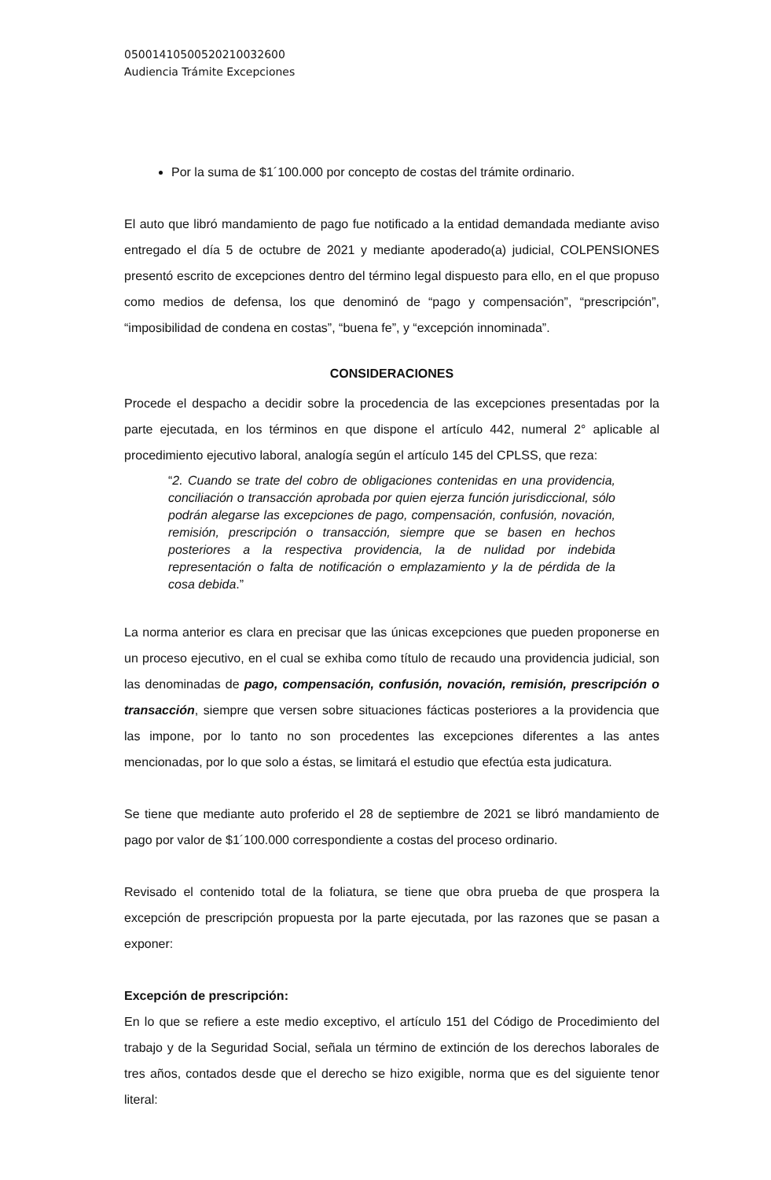05001410500520210032600
Audiencia Trámite Excepciones
Por la suma de $1´100.000 por concepto de costas del trámite ordinario.
El auto que libró mandamiento de pago fue notificado a la entidad demandada mediante aviso entregado el día 5 de octubre de 2021 y mediante apoderado(a) judicial, COLPENSIONES presentó escrito de excepciones dentro del término legal dispuesto para ello, en el que propuso como medios de defensa, los que denominó de “pago y compensación”, “prescripción”, “imposibilidad de condena en costas”, “buena fe”, y “excepción innominada”.
CONSIDERACIONES
Procede el despacho a decidir sobre la procedencia de las excepciones presentadas por la parte ejecutada, en los términos en que dispone el artículo 442, numeral 2° aplicable al procedimiento ejecutivo laboral, analogía según el artículo 145 del CPLSS, que reza:
“2. Cuando se trate del cobro de obligaciones contenidas en una providencia, conciliación o transacción aprobada por quien ejerza función jurisdiccional, sólo podrán alegarse las excepciones de pago, compensación, confusión, novación, remisión, prescripción o transacción, siempre que se basen en hechos posteriores a la respectiva providencia, la de nulidad por indebida representación o falta de notificación o emplazamiento y la de pérdida de la cosa debida.”
La norma anterior es clara en precisar que las únicas excepciones que pueden proponerse en un proceso ejecutivo, en el cual se exhiba como título de recaudo una providencia judicial, son las denominadas de pago, compensación, confusión, novación, remisión, prescripción o transacción, siempre que versen sobre situaciones fácticas posteriores a la providencia que las impone, por lo tanto no son procedentes las excepciones diferentes a las antes mencionadas, por lo que solo a éstas, se limitará el estudio que efectúa esta judicatura.
Se tiene que mediante auto proferido el 28 de septiembre de 2021 se libró mandamiento de pago por valor de $1´100.000 correspondiente a costas del proceso ordinario.
Revisado el contenido total de la foliatura, se tiene que obra prueba de que prospera la excepción de prescripción propuesta por la parte ejecutada, por las razones que se pasan a exponer:
Excepción de prescripción:
En lo que se refiere a este medio exceptivo, el artículo 151 del Código de Procedimiento del trabajo y de la Seguridad Social, señala un término de extinción de los derechos laborales de tres años, contados desde que el derecho se hizo exigible, norma que es del siguiente tenor literal: